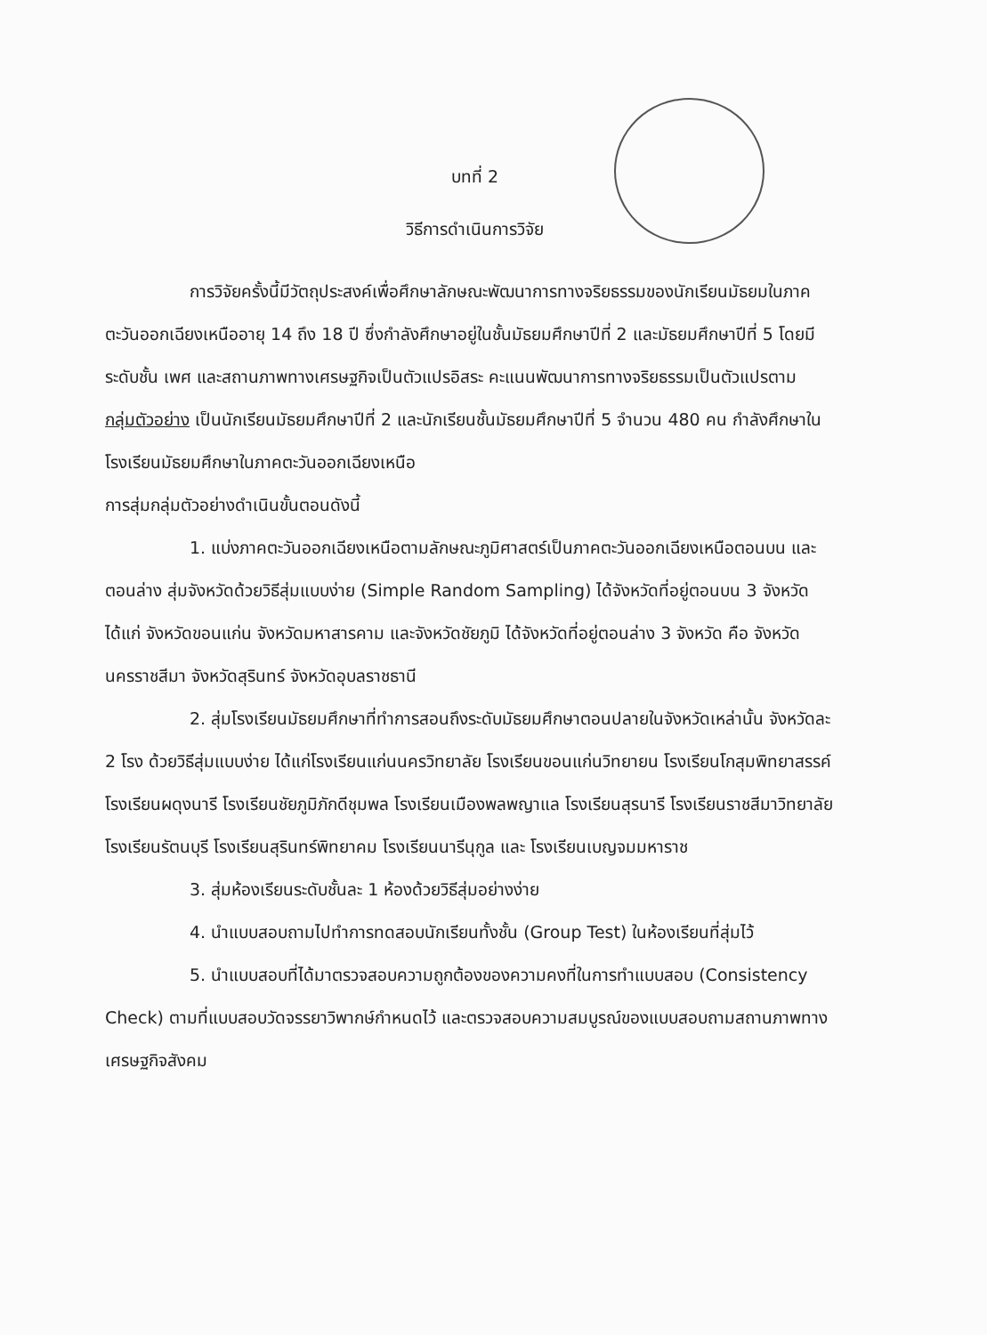บทที่ 2
วิธีการดำเนินการวิจัย
การวิจัยครั้งนี้มีวัตถุประสงค์เพื่อศึกษาลักษณะพัฒนาการทางจริยธรรมของนักเรียนมัธยมในภาคตะวันออกเฉียงเหนืออายุ 14 ถึง 18 ปี ซึ่งกำลังศึกษาอยู่ในชั้นมัธยมศึกษาปีที่ 2 และมัธยมศึกษาปีที่ 5 โดยมีระดับชั้น เพศ และสถานภาพทางเศรษฐกิจเป็นตัวแปรอิสระ คะแนนพัฒนาการทางจริยธรรมเป็นตัวแปรตาม
กลุ่มตัวอย่าง เป็นนักเรียนมัธยมศึกษาปีที่ 2 และนักเรียนชั้นมัธยมศึกษาปีที่ 5 จำนวน 480 คน กำลังศึกษาในโรงเรียนมัธยมศึกษาในภาคตะวันออกเฉียงเหนือ
การสุ่มกลุ่มตัวอย่างดำเนินขั้นตอนดังนี้
1. แบ่งภาคตะวันออกเฉียงเหนือตามลักษณะภูมิศาสตร์เป็นภาคตะวันออกเฉียงเหนือตอนบน และตอนล่าง สุ่มจังหวัดด้วยวิธีสุ่มแบบง่าย (Simple Random Sampling) ได้จังหวัดที่อยู่ตอนบน 3 จังหวัด ได้แก่ จังหวัดขอนแก่น จังหวัดมหาสารคาม และจังหวัดชัยภูมิ ได้จังหวัดที่อยู่ตอนล่าง 3 จังหวัด คือ จังหวัดนครราชสีมา จังหวัดสุรินทร์ จังหวัดอุบลราชธานี
2. สุ่มโรงเรียนมัธยมศึกษาที่ทำการสอนถึงระดับมัธยมศึกษาตอนปลายในจังหวัดเหล่านั้น จังหวัดละ 2 โรง ด้วยวิธีสุ่มแบบง่าย ได้แก่โรงเรียนแก่นนครวิทยาลัย โรงเรียนขอนแก่นวิทยายน โรงเรียนโกสุมพิทยาสรรค์ โรงเรียนผดุงนารี โรงเรียนชัยภูมิภักดีชุมพล โรงเรียนเมืองพลพญาแล โรงเรียนสุรนารี โรงเรียนราชสีมาวิทยาลัย โรงเรียนรัตนบุรี โรงเรียนสุรินทร์พิทยาคม โรงเรียนนารีนุกูล และ โรงเรียนเบญจมมหาราช
3. สุ่มห้องเรียนระดับชั้นละ 1 ห้องด้วยวิธีสุ่มอย่างง่าย
4. นำแบบสอบถามไปทำการทดสอบนักเรียนทั้งชั้น (Group Test) ในห้องเรียนที่สุ่มไว้
5. นำแบบสอบที่ได้มาตรวจสอบความถูกต้องของความคงที่ในการทำแบบสอบ (Consistency Check) ตามที่แบบสอบวัดจรรยาวิพากษ์กำหนดไว้ และตรวจสอบความสมบูรณ์ของแบบสอบถามสถานภาพทางเศรษฐกิจสังคม